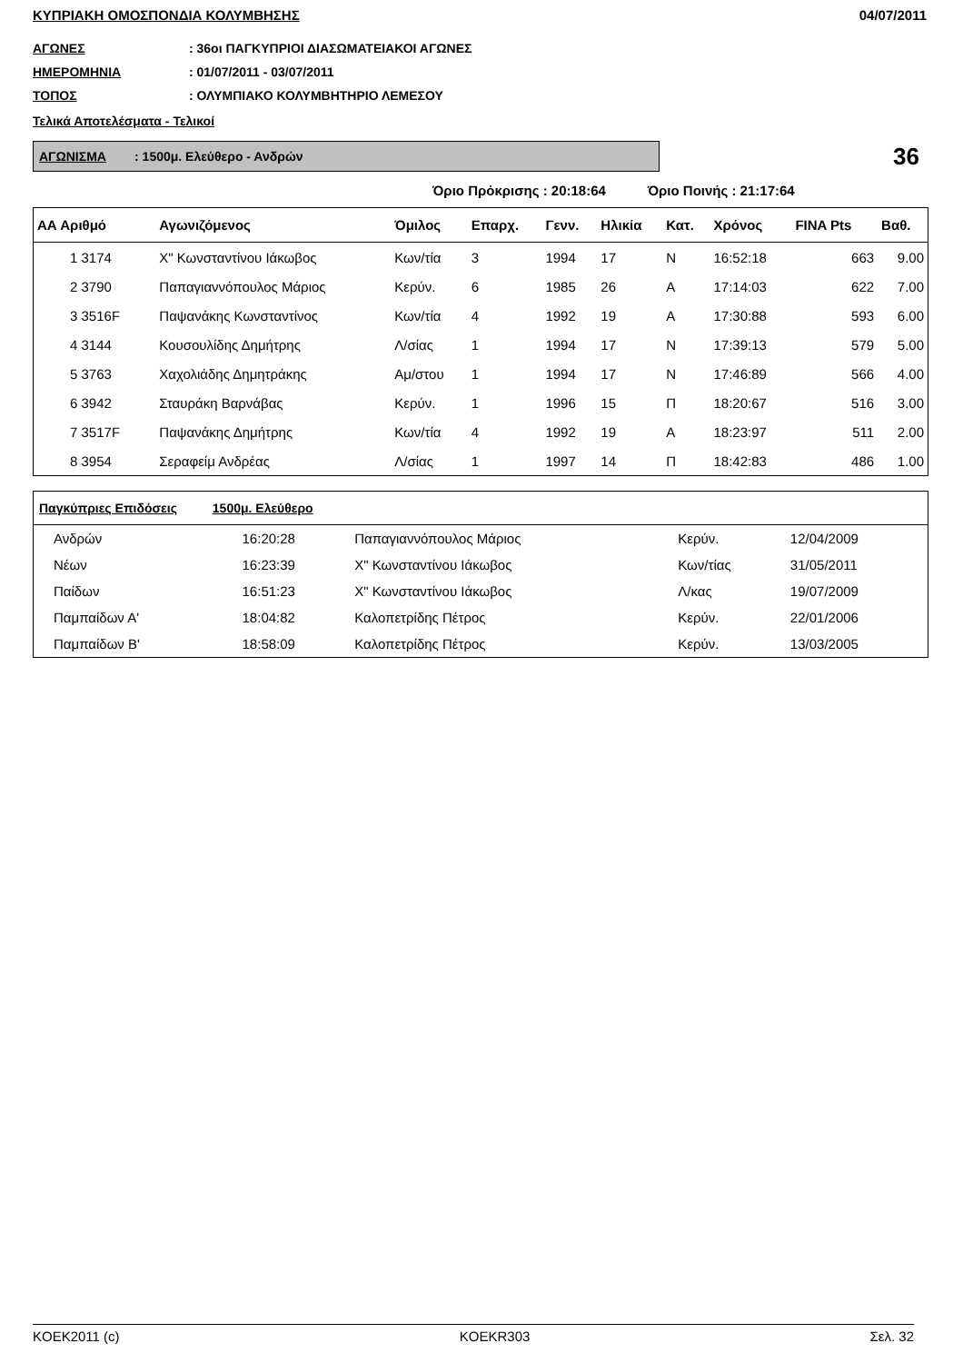ΚΥΠΡΙΑΚΗ ΟΜΟΣΠΟΝΔΙΑ ΚΟΛΥΜΒΗΣΗΣ 04/07/2011
ΑΓΩΝΕΣ: 36οι ΠΑΓΚΥΠΡΙΟΙ ΔΙΑΣΩΜΑΤΕΙΑΚΟΙ ΑΓΩΝΕΣ
ΗΜΕΡΟΜΗΝΙΑ: 01/07/2011 - 03/07/2011
ΤΟΠΟΣ: ΟΛΥΜΠΙΑΚΟ ΚΟΛΥΜΒΗΤΗΡΙΟ ΛΕΜΕΣΟΥ
Τελικά Αποτελέσματα - Τελικοί
ΑΓΩΝΙΣΜΑ : 1500μ. Ελεύθερο - Ανδρών
36
Όριο Πρόκρισης : 20:18:64 Όριο Ποινής : 21:17:64
| ΑΑ Αριθμό | Αγωνιζόμενος | Όμιλος | Επαρχ. | Γενν. | Ηλικία | Κατ. | Χρόνος | FINA Pts | Βαθ. |
| --- | --- | --- | --- | --- | --- | --- | --- | --- | --- |
| 1 3174 | Χ" Κωνσταντίνου Ιάκωβος | Κων/τία | 3 | 1994 | 17 | Ν | 16:52:18 | 663 | 9.00 |
| 2 3790 | Παπαγιαννόπουλος Μάριος | Κερύν. | 6 | 1985 | 26 | Α | 17:14:03 | 622 | 7.00 |
| 3 3516F | Παψανάκης Κωνσταντίνος | Κων/τία | 4 | 1992 | 19 | Α | 17:30:88 | 593 | 6.00 |
| 4 3144 | Κουσουλίδης Δημήτρης | Λ/σίας | 1 | 1994 | 17 | Ν | 17:39:13 | 579 | 5.00 |
| 5 3763 | Χαχολιάδης Δημητράκης | Αμ/στου | 1 | 1994 | 17 | Ν | 17:46:89 | 566 | 4.00 |
| 6 3942 | Σταυράκη Βαρνάβας | Κερύν. | 1 | 1996 | 15 | Π | 18:20:67 | 516 | 3.00 |
| 7 3517F | Παψανάκης Δημήτρης | Κων/τία | 4 | 1992 | 19 | Α | 18:23:97 | 511 | 2.00 |
| 8 3954 | Σεραφείμ Ανδρέας | Λ/σίας | 1 | 1997 | 14 | Π | 18:42:83 | 486 | 1.00 |
| Παγκύπριες Επιδόσεις 1500μ. Ελεύθερο | | | | |
| --- | --- | --- | --- | --- |
| Ανδρών | 16:20:28 | Παπαγιαννόπουλος Μάριος | Κερύν. | 12/04/2009 |
| Νέων | 16:23:39 | Χ" Κωνσταντίνου Ιάκωβος | Κων/τίας | 31/05/2011 |
| Παίδων | 16:51:23 | Χ" Κωνσταντίνου Ιάκωβος | Λ/κας | 19/07/2009 |
| Παμπαίδων Α' | 18:04:82 | Καλοπετρίδης Πέτρος | Κερύν. | 22/01/2006 |
| Παμπαίδων Β' | 18:58:09 | Καλοπετρίδης Πέτρος | Κερύν. | 13/03/2005 |
KOEK2011 (c) KOEKR303 Σελ. 32